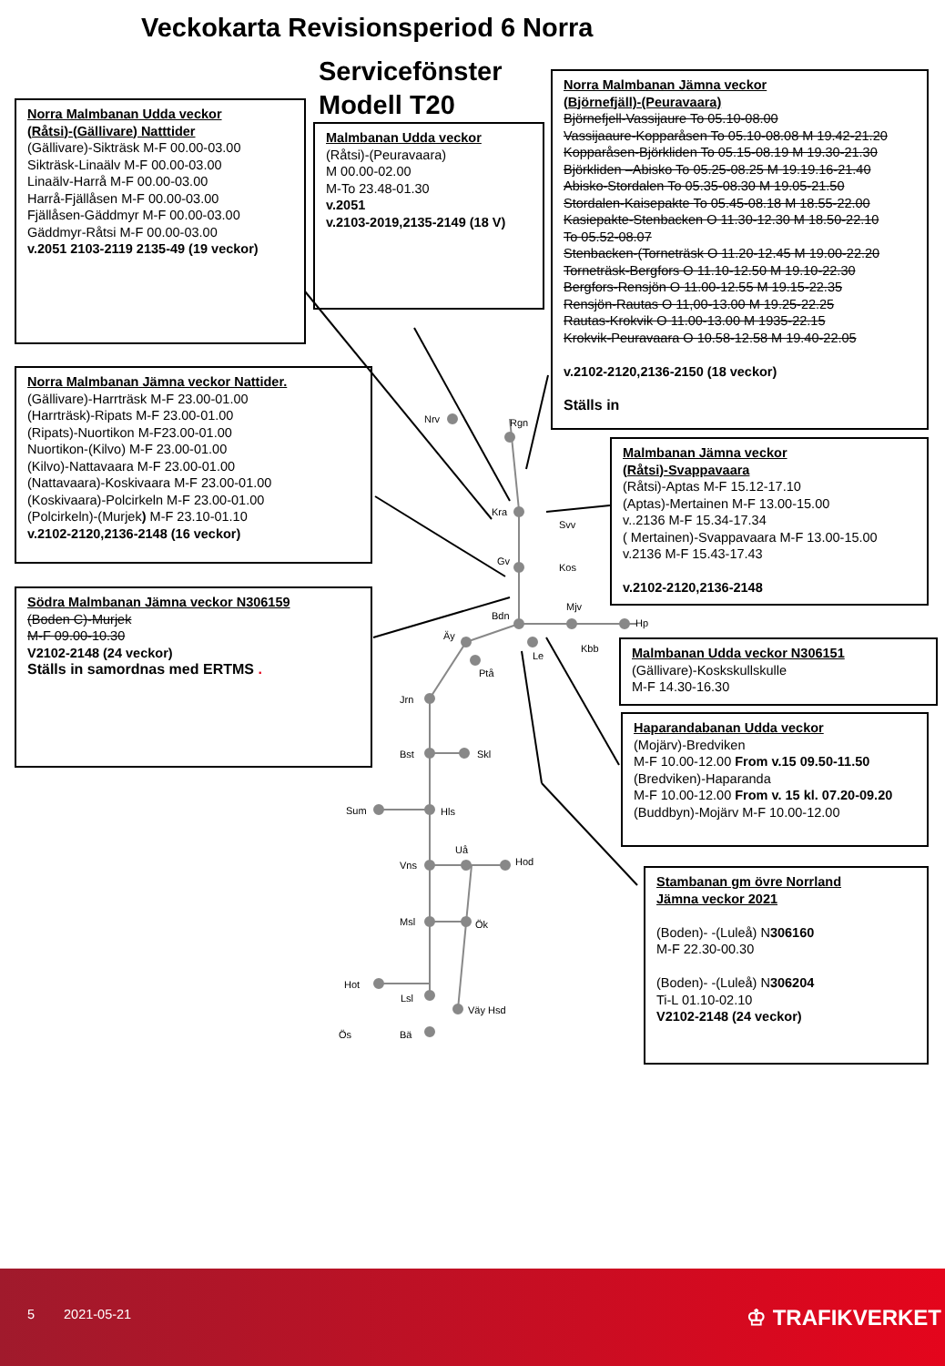Veckokarta Revisionsperiod 6 Norra
Servicefönster
Modell T20
Nrv Rgn
Kra
Svv
Gv
Kos
Bdn
Mjv
Hp
Äy
Le
Kbb
Ptå
Jrn
Bst Skl
Sum Hls
Uå
Hod
Vns
Msl Ök
Hot
Lsl
Väy Hsd
Ös Bä
Norra Malmbanan Udda veckor
(Råtsi)-(Gällivare) Natttider
(Gällivare)-Sikträsk M-F 00.00-03.00
Sikträsk-Linaälv M-F 00.00-03.00
Linaälv-Harrå M-F 00.00-03.00
Harrå-Fjällåsen M-F 00.00-03.00
Fjällåsen-Gäddmyr M-F 00.00-03.00
Gäddmyr-Råtsi M-F 00.00-03.00
v.2051 2103-2119 2135-49 (19 veckor)
Malmbanan Udda veckor
(Råtsi)-(Peuravaara)
M 00.00-02.00
M-To 23.48-01.30
v.2051
v.2103-2019,2135-2149 (18 V)
Norra Malmbanan Jämna veckor
(Björnefjäll)-(Peuravaara)
Björnefjell-Vassijaure To 05.10-08.00
Vassijaaure-Kopparåsen To 05.10-08.08 M 19.42-21.20
Kopparåsen-Björkliden To 05.15-08.19 M 19.30-21.30
Björkliden –Abisko To 05.25-08.25 M 19.19.16-21.40
Abisko-Stordalen To 05.35-08.30 M 19.05-21.50
Stordalen-Kaisepakte To 05.45-08.18 M 18.55-22.00
Kasiepakte-Stenbacken O 11.30-12.30 M 18.50-22.10
To 05.52-08.07
Stenbacken-(Torneträsk O 11.20-12.45 M 19.00-22.20
Torneträsk-Bergfors O 11.10-12.50 M 19.10-22.30
Bergfors-Rensjön O 11.00-12.55 M 19.15-22.35
Rensjön-Rautas O 11,00-13.00 M 19.25-22.25
Rautas-Krokvik O 11.00-13.00 M 1935-22.15
Krokvik-Peuravaara O 10.58-12.58 M 19.40-22.05
v.2102-2120,2136-2150 (18 veckor)
Ställs in
Norra Malmbanan Jämna veckor Nattider.
(Gällivare)-Harrträsk M-F 23.00-01.00
(Harrträsk)-Ripats M-F 23.00-01.00
(Ripats)-Nuortikon M-F23.00-01.00
Nuortikon-(Kilvo) M-F 23.00-01.00
(Kilvo)-Nattavaara M-F 23.00-01.00
(Nattavaara)-Koskivaara M-F 23.00-01.00
(Koskivaara)-Polcirkeln M-F 23.00-01.00
(Polcirkeln)-(Murjek) M-F 23.10-01.10
v.2102-2120,2136-2148 (16 veckor)
Malmbanan Jämna veckor
(Råtsi)-Svappavaara
(Råtsi)-Aptas M-F 15.12-17.10
(Aptas)-Mertainen M-F 13.00-15.00
v..2136 M-F 15.34-17.34
( Mertainen)-Svappavaara M-F 13.00-15.00
v.2136 M-F 15.43-17.43
v.2102-2120,2136-2148
Södra Malmbanan Jämna veckor N306159
(Boden C)-Murjek
M-F 09.00-10.30
V2102-2148 (24 veckor)
Ställs in samordnas med ERTMS .
Malmbanan Udda veckor N306151
(Gällivare)-Koskskullskulle
M-F 14.30-16.30
Haparandabanan Udda veckor
(Mojärv)-Bredviken
M-F 10.00-12.00 From v.15 09.50-11.50
(Bredviken)-Haparanda
M-F 10.00-12.00 From v. 15 kl. 07.20-09.20
(Buddbyn)-Mojärv M-F 10.00-12.00
Stambanan gm övre Norrland
Jämna veckor 2021
(Boden)- -(Luleå) N306160
M-F 22.30-00.30
(Boden)- -(Luleå) N306204
Ti-L 01.10-02.10
V2102-2148 (24 veckor)
5 2021-05-21 ♔ TRAFIKVERKET